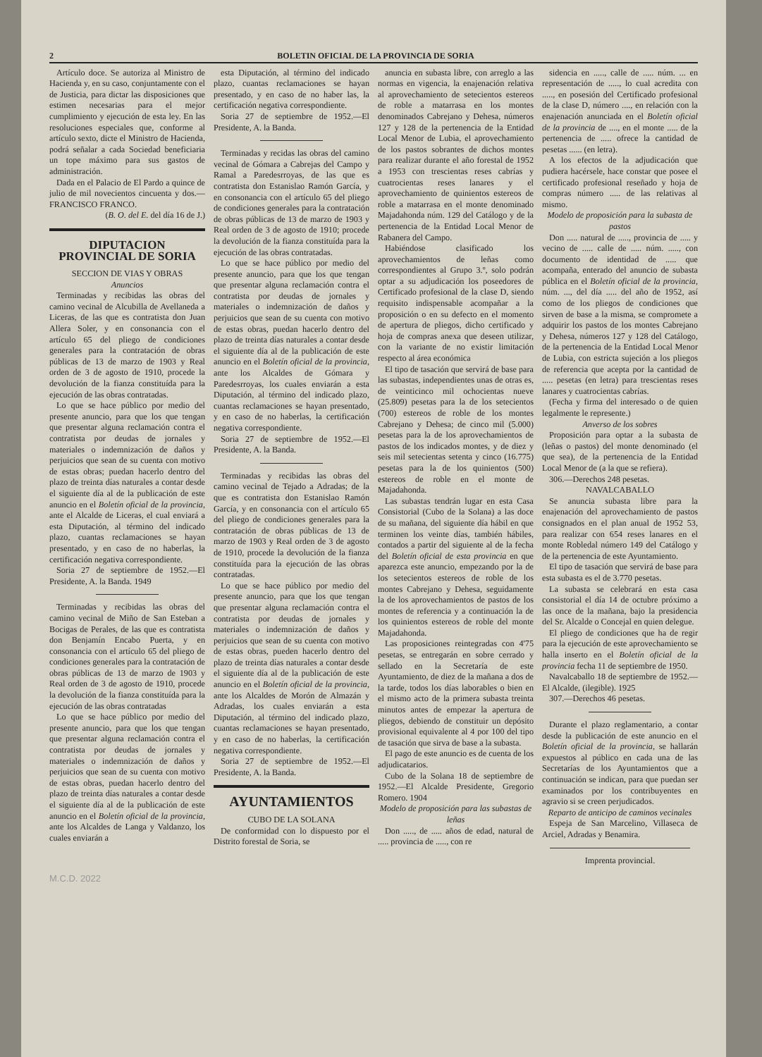2 BOLETIN OFICIAL DE LA PROVINCIA DE SORIA
Artículo doce. Se autoriza al Ministro de Hacienda y, en su caso, conjuntamente con el de Justicia, para dictar las disposiciones que estimen necesarias para el mejor cumplimiento y ejecución de esta ley. En las resoluciones especiales que, conforme al artículo sexto, dicte el Ministro de Hacienda, podrá señalar a cada Sociedad beneficiaria un tope máximo para sus gastos de administración.
Dada en el Palacio de El Pardo a quince de julio de mil novecientos cincuenta y dos.—FRANCISCO FRANCO.
(B. O. del E. del día 16 de J.)
DIPUTACION PROVINCIAL DE SORIA
SECCION DE VIAS Y OBRAS
Anuncios
Terminadas y recibidas las obras del camino vecinal de Alcubilla de Avellaneda a Liceras, de las que es contratista don Juan Allera Soler, y en consonancia con el artículo 65 del pliego de condiciones generales para la contratación de obras públicas de 13 de marzo de 1903 y Real orden de 3 de agosto de 1910, procede la devolución de la fianza constituída para la ejecución de las obras contratadas.
Lo que se hace público por medio del presente anuncio, para que los que tengan que presentar alguna reclamación contra el contratista por deudas de jornales y materiales o indemnización de daños y perjuicios que sean de su cuenta con motivo de estas obras; puedan hacerlo dentro del plazo de treinta días naturales a contar desde el siguiente día al de la publicación de este anuncio en el Boletín oficial de la provincia, ante el Alcalde de Liceras, el cual enviará a esta Diputación, al término del indicado plazo, cuantas reclamaciones se hayan presentado, y en caso de no haberlas, la certificación negativa correspondiente.
Soria 27 de septiembre de 1952.—El Presidente, A. la Banda. 1949
Terminadas y recibidas las obras del camino vecinal de Miño de San Esteban a Bocigas de Perales, de las que es contratista don Benjamín Encabo Puerta, y en consonancia con el artículo 65 del pliego de condiciones generales para la contratación de obras públicas de 13 de marzo de 1903 y Real orden de 3 de agosto de 1910, procede la devolución de la fianza constituída para la ejecución de las obras contratadas
Lo que se hace público por medio del presente anuncio, para que los que tengan que presentar alguna reclamación contra el contratista por deudas de jornales y materiales o indemnización de daños y perjuicios que sean de su cuenta con motivo de estas obras, puedan hacerlo dentro del plazo de treinta días naturales a contar desde el siguiente día al de la publicación de este anuncio en el Boletín oficial de la provincia, ante los Alcaldes de Langa y Valdanzo, los cuales enviarán a
esta Diputación, al término del indicado plazo, cuantas reclamaciones se hayan presentado, y en caso de no haber las, la certificación negativa correspondiente.
Soria 27 de septiembre de 1952.—El Presidente, A. la Banda.
Terminadas y recidas las obras del camino vecinal de Gómara a Cabrejas del Campo y Ramal a Paredesrroyas, de las que es contratista don Estanislao Ramón García, y en consonancia con el artículo 65 del pliego de condiciones generales para la contratación de obras públicas de 13 de marzo de 1903 y Real orden de 3 de agosto de 1910; procede la devolución de la fianza constituída para la ejecución de las obras contratadas.
Lo que se hace público por medio del presente anuncio, para que los que tengan que presentar alguna reclamación contra el contratista por deudas de jornales y materiales o indemnización de daños y perjuicios que sean de su cuenta con motivo de estas obras, puedan hacerlo dentro del plazo de treinta días naturales a contar desde el siguiente día al de la publicación de este anuncio en el Boletín oficial de la provincia, ante los Alcaldes de Gómara y Paredesrroyas, los cuales enviarán a esta Diputación, al término del indicado plazo, cuantas reclamaciones se hayan presentado, y en caso de no haberlas, la certificación negativa correspondiente.
Soria 27 de septiembre de 1952.—El Presidente, A. la Banda.
Terminadas y recibidas las obras del camino vecinal de Tejado a Adradas; de la que es contratista don Estanislao Ramón García, y en consonancia con el artículo 65 del pliego de condiciones generales para la contratación de obras públicas de 13 de marzo de 1903 y Real orden de 3 de agosto de 1910, procede la devolución de la fianza constituída para la ejecución de las obras contratadas.
Lo que se hace público por medio del presente anuncio, para que los que tengan que presentar alguna reclamación contra el contratista por deudas de jornales y materiales o indemnización de daños y perjuicios que sean de su cuenta con motivo de estas obras, pueden hacerlo dentro del plazo de treinta días naturales a contar desde el siguiente día al de la publicación de este anuncio en el Boletín oficial de la provincia, ante los Alcaldes de Morón de Almazán y Adradas, los cuales enviarán a esta Diputación, al término del indicado plazo, cuantas reclamaciones se hayan presentado, y en caso de no haberlas, la certificación negativa correspondiente.
Soria 27 de septiembre de 1952.—El Presidente, A. la Banda.
AYUNTAMIENTOS
CUBO DE LA SOLANA
De conformidad con lo dispuesto por el Distrito forestal de Soria, se
anuncia en subasta libre, con arreglo a las normas en vigencia, la enajenación relativa al aprovechamiento de setecientos estereos de roble a matarrasa en los montes denominados Cabrejano y Dehesa, números 127 y 128 de la pertenencia de la Entidad Local Menor de Lubia, el aprovechamiento de los pastos sobrantes de dichos montes para realizar durante el año forestal de 1952 a 1953 con trescientas reses cabrías y cuatrocientas reses lanares y el aprovechamiento de quinientos estereos de roble a matarrasa en el monte denominado Majadahonda núm. 129 del Catálogo y de la pertenencia de la Entidad Local Menor de Rabanera del Campo.
Habiéndose clasificado los aprovechamientos de leñas como correspondientes al Grupo 3.º, solo podrán optar a su adjudicación los poseedores de Certificado profesional de la clase D, siendo requisito indispensable acompañar a la proposición o en su defecto en el momento de apertura de pliegos, dicho certificado y hoja de compras anexa que deseen utilizar, con la variante de no existir limitación respecto al área económica
El tipo de tasación que servirá de base para las subastas, independientes unas de otras es, de veinticinco mil ochocientas nueve (25.809) pesetas para la de los setecientos (700) estereos de roble de los montes Cabrejano y Dehesa; de cinco mil (5.000) pesetas para la de los aprovechamientos de pastos de los indicados montes, y de diez y seis mil setecientas setenta y cinco (16.775) pesetas para la de los quinientos (500) estereos de roble en el monte de Majadahonda.
Las subastas tendrán lugar en esta Casa Consistorial (Cubo de la Solana) a las doce de su mañana, del siguiente día hábil en que terminen los veinte días, también hábiles, contados a partir del siguiente al de la fecha del Boletín oficial de esta provincia en que aparezca este anuncio, empezando por la de los setecientos estereos de roble de los montes Cabrejano y Dehesa, seguidamente la de los aprovechamientos de pastos de los montes de referencia y a continuación la de los quinientos estereos de roble del monte Majadahonda.
Las proposiciones reintegradas con 4'75 pesetas, se entregarán en sobre cerrado y sellado en la Secretaría de este Ayuntamiento, de diez de la mañana a dos de la tarde, todos los días laborables o bien en el mismo acto de la primera subasta treinta minutos antes de empezar la apertura de pliegos, debiendo de constituir un depósito provisional equivalente al 4 por 100 del tipo de tasación que sirva de base a la subasta.
El pago de este anuncio es de cuenta de los adjudicatarios.
Cubo de la Solana 18 de septiembre de 1952.—El Alcalde Presidente, Gregorio Romero. 1904
Modelo de proposición para las subastas de leñas
Don ....., de ..... años de edad, natural de ..... provincia de ....., con re
sidencia en ....., calle de ..... núm. ... en representación de ....., lo cual acredita con ....., en posesión del Certificado profesional de la clase D, número ...., en relación con la enajenación anunciada en el Boletín oficial de la provincia de ...., en el monte ..... de la pertenencia de ..... ofrece la cantidad de pesetas ...... (en letra).
A los efectos de la adjudicación que pudiera hacérsele, hace constar que posee el certificado profesional reseñado y hoja de compras número ..... de las relativas al mismo.
Modelo de proposición para la subasta de pastos
Don ..... natural de ....., provincia de ..... y vecino de ..... calle de ..... núm. ....., con documento de identidad de ..... que acompaña, enterado del anuncio de subasta pública en el Boletín oficial de la provincia, núm. ..., del día ..... del año de 1952, así como de los pliegos de condiciones que sirven de base a la misma, se compromete a adquirir los pastos de los montes Cabrejano y Dehesa, números 127 y 128 del Catálogo, de la pertenencia de la Entidad Local Menor de Lubia, con estricta sujeción a los pliegos de referencia que acepta por la cantidad de ..... pesetas (en letra) para trescientas reses lanares y cuatrocientas cabrías.
(Fecha y firma del interesado o de quien legalmente le represente.)
Anverso de los sobres
Proposición para optar a la subasta de (leñas o pastos) del monte denominado (el que sea), de la pertenencia de la Entidad Local Menor de (a la que se refiera).
306.—Derechos 248 pesetas.
NAVALCABALLO
Se anuncia subasta libre para la enajenación del aprovechamiento de pastos consignados en el plan anual de 1952 53, para realizar con 654 reses lanares en el monte Robledal número 149 del Catálogo y de la pertenencia de este Ayuntamiento.
El tipo de tasación que servirá de base para esta subasta es el de 3.770 pesetas.
La subasta se celebrará en esta casa consistorial el día 14 de octubre próximo a las once de la mañana, bajo la presidencia del Sr. Alcalde o Concejal en quien delegue.
El pliego de condiciones que ha de regir para la ejecución de este aprovechamiento se halla inserto en el Boletín oficial de la provincia fecha 11 de septiembre de 1950.
Navalcaballo 18 de septiembre de 1952.—El Alcalde, (ilegible). 1925
307.—Derechos 46 pesetas.
Durante el plazo reglamentario, a contar desde la publicación de este anuncio en el Boletín oficial de la provincia, se hallarán expuestos al público en cada una de las Secretarías de los Ayuntamientos que a continuación se indican, para que puedan ser examinados por los contribuyentes en agravio si se creen perjudicados.
Reparto de anticipo de caminos vecinales
Espeja de San Marcelino, Villaseca de Arciel, Adradas y Benamira.
Imprenta provincial.
M.C.D. 2022